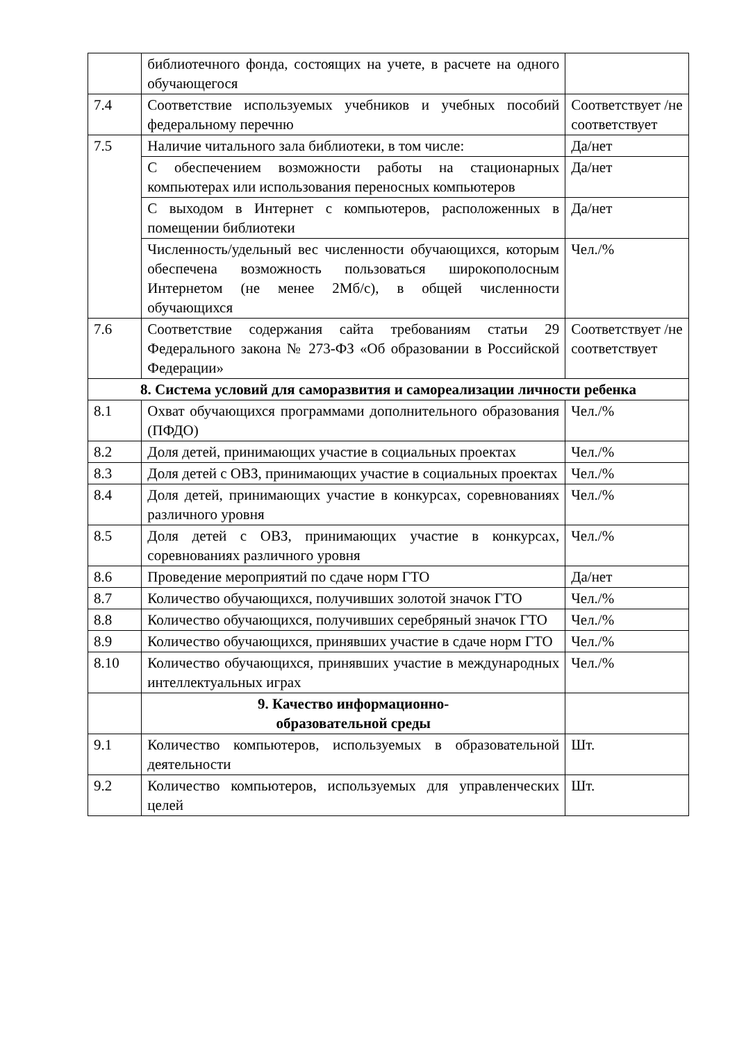| | библиотечного фонда, состоящих на учете, в расчете на одного обучающегося | |
| 7.4 | Соответствие используемых учебников и учебных пособий федеральному перечню | Соответствует /не соответствует |
| 7.5 | Наличие читального зала библиотеки, в том числе: | Да/нет |
| | С обеспечением возможности работы на стационарных компьютерах или использования переносных компьютеров | Да/нет |
| | С выходом в Интернет с компьютеров, расположенных в помещении библиотеки | Да/нет |
| | Численность/удельный вес численности обучающихся, которым обеспечена возможность пользоваться широкополосным Интернетом (не менее 2Мб/с), в общей численности обучающихся | Чел./% |
| 7.6 | Соответствие содержания сайта требованиям статьи 29 Федерального закона № 273-ФЗ «Об образовании в Российской Федерации» | Соответствует /не соответствует |
| 8. Система условий для саморазвития и самореализации личности ребенка | | |
| 8.1 | Охват обучающихся программами дополнительного образования (ПФДО) | Чел./% |
| 8.2 | Доля детей, принимающих участие в социальных проектах | Чел./% |
| 8.3 | Доля детей с ОВЗ, принимающих участие в социальных проектах | Чел./% |
| 8.4 | Доля детей, принимающих участие в конкурсах, соревнованиях различного уровня | Чел./% |
| 8.5 | Доля детей с ОВЗ, принимающих участие в конкурсах, соревнованиях различного уровня | Чел./% |
| 8.6 | Проведение мероприятий по сдаче норм ГТО | Да/нет |
| 8.7 | Количество обучающихся, получивших золотой значок ГТО | Чел./% |
| 8.8 | Количество обучающихся, получивших серебряный значок ГТО | Чел./% |
| 8.9 | Количество обучающихся, принявших участие в сдаче норм ГТО | Чел./% |
| 8.10 | Количество обучающихся, принявших участие в международных интеллектуальных играх | Чел./% |
| | 9. Качество информационно- образовательной среды | |
| 9.1 | Количество компьютеров, используемых в образовательной деятельности | Шт. |
| 9.2 | Количество компьютеров, используемых для управленческих целей | Шт. |